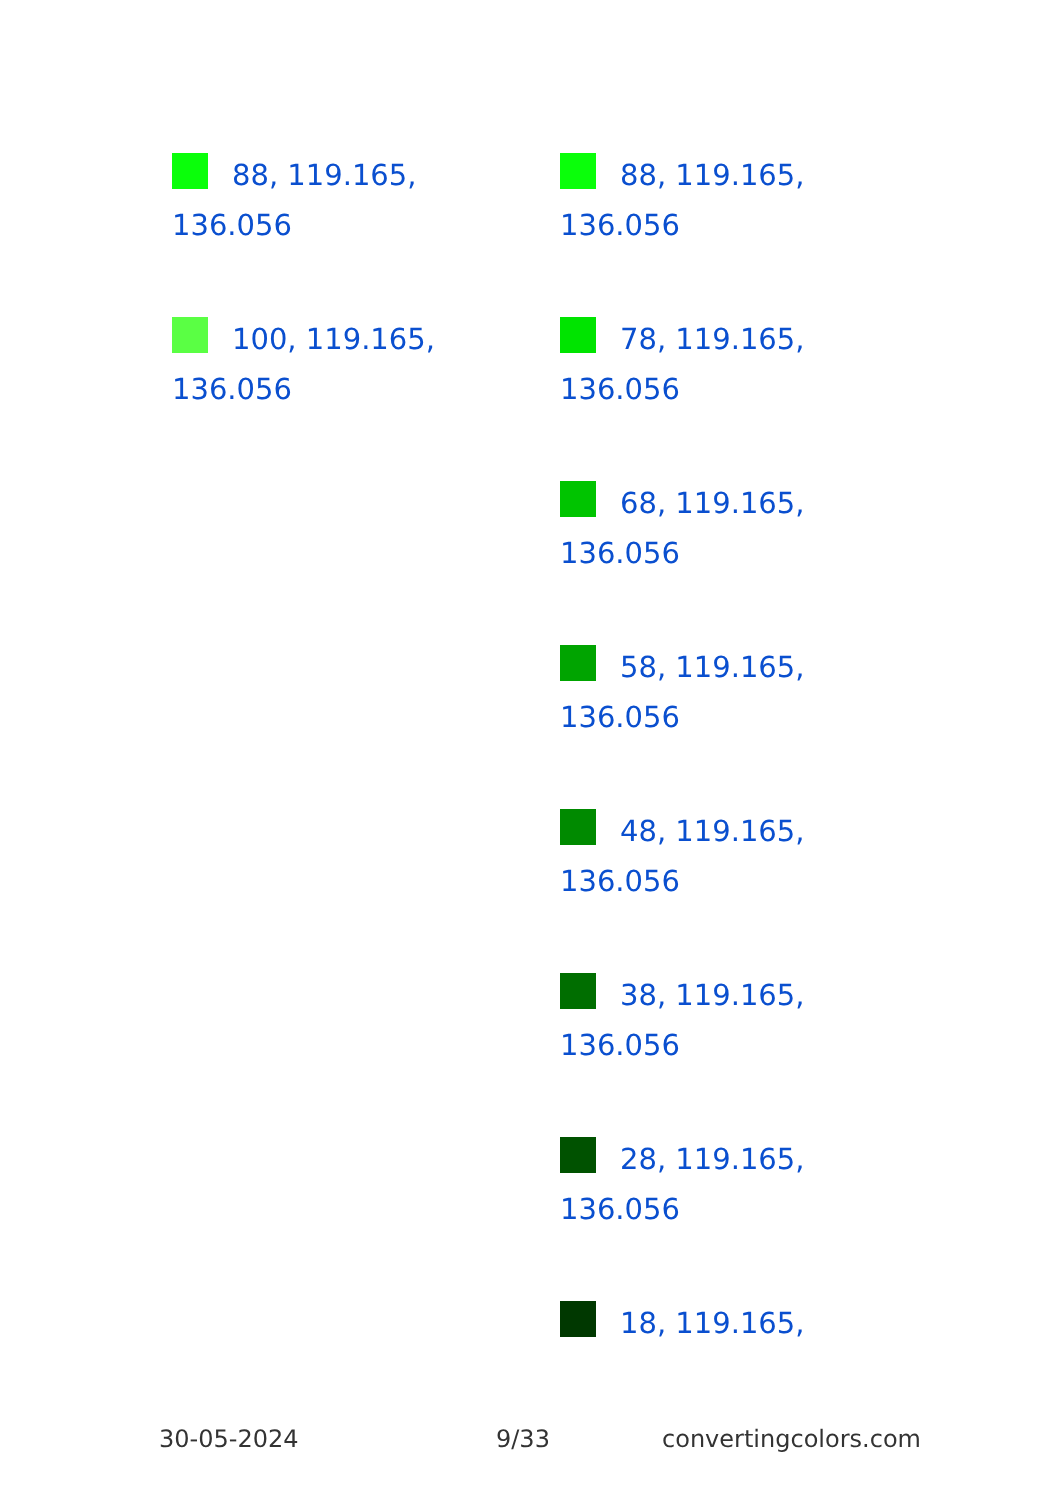88, 119.165, 136.056
100, 119.165, 136.056
88, 119.165, 136.056
78, 119.165, 136.056
68, 119.165, 136.056
58, 119.165, 136.056
48, 119.165, 136.056
38, 119.165, 136.056
28, 119.165, 136.056
18, 119.165,
30-05-2024 9/33 convertingcolors.com